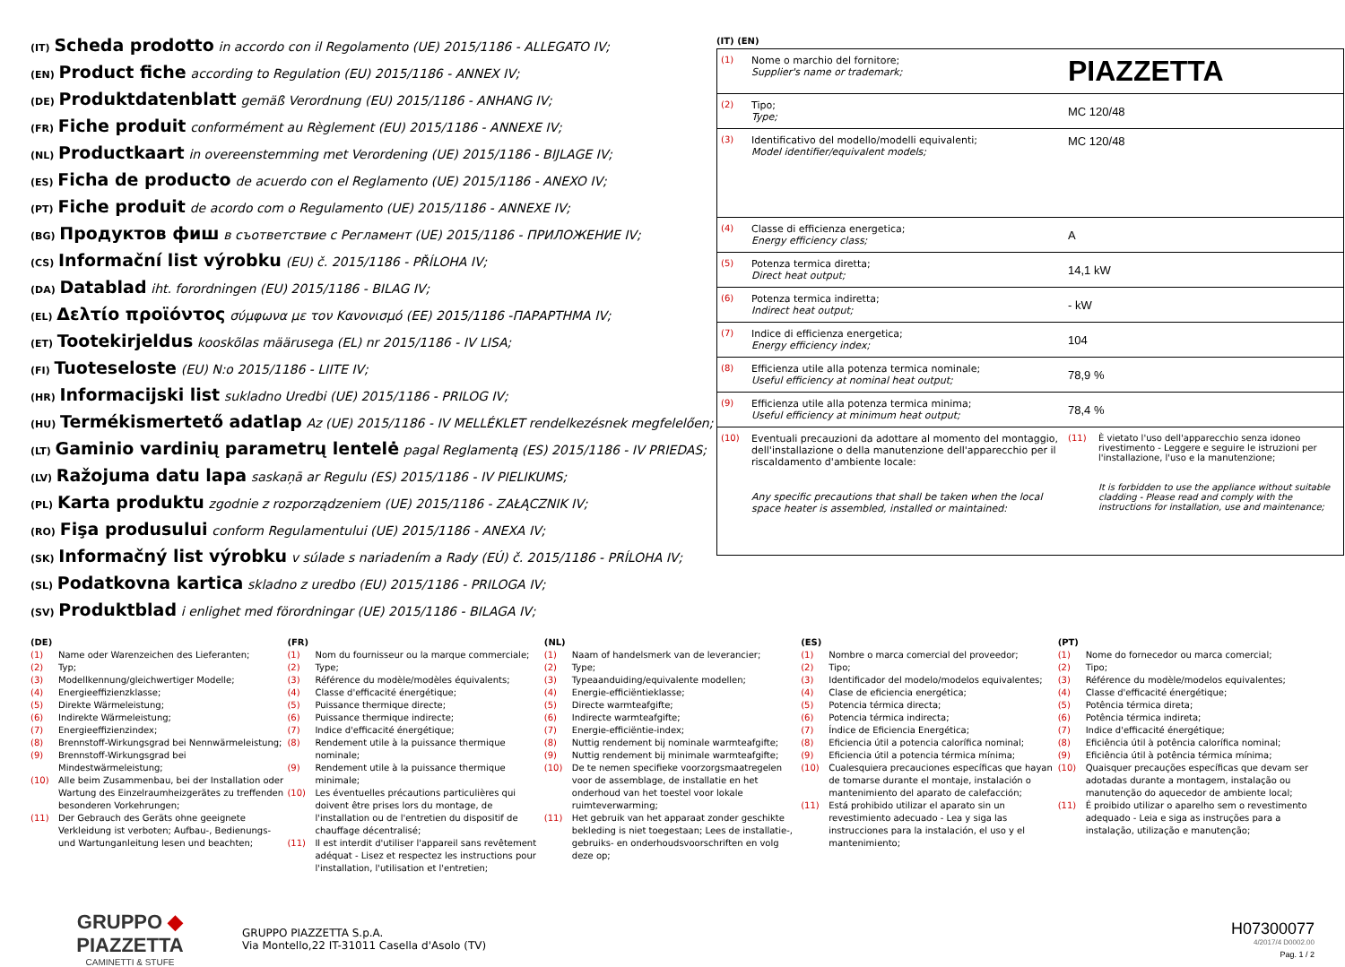(IT) Scheda prodotto in accordo con il Regolamento (UE) 2015/1186 - ALLEGATO IV;
(EN) Product fiche according to Regulation (EU) 2015/1186 - ANNEX IV;
(DE) Produktdatenblatt gemäß Verordnung (EU) 2015/1186 - ANHANG IV;
(FR) Fiche produit conformément au Règlement (EU) 2015/1186 - ANNEXE IV;
(NL) Productkaart in overeenstemming met Verordening (UE) 2015/1186 - BIJLAGE IV;
(ES) Ficha de producto de acuerdo con el Reglamento (UE) 2015/1186 - ANEXO IV;
(PT) Fiche produit de acordo com o Regulamento (UE) 2015/1186 - ANNEXE IV;
(BG) Продуктов фиш в съответствие с Регламент (UE) 2015/1186 - ПРИЛОЖЕНИЕ IV;
(CS) Informační list výrobku (EU) č. 2015/1186 - PŘÍLOHA IV;
(DA) Datablad iht. forordningen (EU) 2015/1186 - BILAG IV;
(EL) Δελτίο προϊόντος σύμφωνα με τον Κανονισμό (ΕΕ) 2015/1186 -ΠΑΡΑΡΤΗΜΑ IV;
(ET) Tootekirjeldus kooskõlas määrusega (EL) nr 2015/1186 - IV LISA;
(FI) Tuoteseloste (EU) N:o 2015/1186 - LIITE IV;
(HR) Informacijski list sukladno Uredbi (UE) 2015/1186 - PRILOG IV;
(HU) Termékismertető adatlap Az (UE) 2015/1186 - IV MELLÉKLET rendelkezésnek megfelelően;
(LT) Gaminio vardinių parametrų lentelė pagal Reglamentą (ES) 2015/1186 - IV PRIEDAS;
(LV) Ražojuma datu lapa saskaņā ar Regulu (ES) 2015/1186 - IV PIELIKUMS;
(PL) Karta produktu zgodnie z rozporządzeniem (UE) 2015/1186 - ZAŁĄCZNIK IV;
(RO) Fişa produsului conform Regulamentului (UE) 2015/1186 - ANEXA IV;
(SK) Informačný list výrobku v súlade s nariadením a Rady (EÚ) č. 2015/1186 - PRÍLOHA IV;
(SL) Podatkovna kartica skladno z uredbo (EU) 2015/1186 - PRILOGA IV;
(SV) Produktblad i enlighet med förordningar (UE) 2015/1186 - BILAGA IV;
(IT) (EN)
| (1) | Nome o marchio del fornitore; Supplier's name or trademark; | PIAZZETTA | |
| (2) | Tipo; Type; | MC 120/48 | |
| (3) | Identificativo del modello/modelli equivalenti; Model identifier/equivalent models; | MC 120/48 | |
| (4) | Classe di efficienza energetica; Energy efficiency class; | A | |
| (5) | Potenza termica diretta; Direct heat output; | 14,1 kW | |
| (6) | Potenza termica indiretta; Indirect heat output; | - kW | |
| (7) | Indice di efficienza energetica; Energy efficiency index; | 104 | |
| (8) | Efficienza utile alla potenza termica nominale; Useful efficiency at nominal heat output; | 78,9 % | |
| (9) | Efficienza utile alla potenza termica minima; Useful efficiency at minimum heat output; | 78,4 % | |
| (10) | Eventuali precauzioni da adottare al momento del montaggio, dell'installazione o della manutenzione dell'apparecchio per il riscaldamento d'ambiente locale: Any specific precautions that shall be taken when the local space heater is assembled, installed or maintained: | (11) | È vietato l'uso dell'apparecchio senza idoneo rivestimento - Leggere e seguire le istruzioni per l'installazione, l'uso e la manutenzione; It is forbidden to use the appliance without suitable cladding - Please read and comply with the instructions for installation, use and maintenance; |
(DE)
| (1) | Name oder Warenzeichen des Lieferanten; |
| (2) | Typ; |
| (3) | Modellkennung/gleichwertiger Modelle; |
| (4) | Energieeffizienzklasse; |
| (5) | Direkte Wärmeleistung; |
| (6) | Indirekte Wärmeleistung; |
| (7) | Energieeffizienzindex; |
| (8) | Brennstoff-Wirkungsgrad bei Nennwärmeleistung; |
| (9) | Brennstoff-Wirkungsgrad bei Mindestwärmeleistung; |
| (10) | Alle beim Zusammenbau, bei der Installation oder Wartung des Einzelraumheizgerätes zu treffenden besonderen Vorkehrungen; |
| (11) | Der Gebrauch des Geräts ohne geeignete Verkleidung ist verboten; Aufbau-, Bedienungs- und Wartunganleitung lesen und beachten; |
(FR)
| (1) | Nom du fournisseur ou la marque commerciale; |
| (2) | Type; |
| (3) | Référence du modèle/modèles équivalents; |
| (4) | Classe d'efficacité énergétique; |
| (5) | Puissance thermique directe; |
| (6) | Puissance thermique indirecte; |
| (7) | Indice d'efficacité énergétique; |
| (8) | Rendement utile à la puissance thermique nominale; |
| (9) | Rendement utile à la puissance thermique minimale; |
| (10) | Les éventuelles précautions particulières qui doivent être prises lors du montage, de l'installation ou de l'entretien du dispositif de chauffage décentralisé; |
| (11) | Il est interdit d'utiliser l'appareil sans revêtement adéquat - Lisez et respectez les instructions pour l'installation, l'utilisation et l'entretien; |
(NL)
| (1) | Naam of handelsmerk van de leverancier; |
| (2) | Type; |
| (3) | Typeaanduiding/equivalente modellen; |
| (4) | Energie-efficiëntieklasse; |
| (5) | Directe warmteafgifte; |
| (6) | Indirecte warmteafgifte; |
| (7) | Energie-efficiëntie-index; |
| (8) | Nuttig rendement bij nominale warmteafgifte; |
| (9) | Nuttig rendement bij minimale warmteafgifte; |
| (10) | De te nemen specifieke voorzorgsmaatregelen voor de assemblage, de installatie en het onderhoud van het toestel voor lokale ruimteverwarming; |
| (11) | Het gebruik van het apparaat zonder geschikte bekleding is niet toegestaan; Lees de installatie-, gebruiks- en onderhoudsvoorschriften en volg deze op; |
(ES)
| (1) | Nombre o marca comercial del proveedor; |
| (2) | Tipo; |
| (3) | Identificador del modelo/modelos equivalentes; |
| (4) | Clase de eficiencia energética; |
| (5) | Potencia térmica directa; |
| (6) | Potencia térmica indirecta; |
| (7) | Índice de Eficiencia Energética; |
| (8) | Eficiencia útil a potencia calorífica nominal; |
| (9) | Eficiencia útil a potencia térmica mínima; |
| (10) | Cualesquiera precauciones específicas que hayan de tomarse durante el montaje, instalación o mantenimiento del aparato de calefacción; |
| (11) | Está prohibido utilizar el aparato sin un revestimiento adecuado - Lea y siga las instrucciones para la instalación, el uso y el mantenimiento; |
(PT)
| (1) | Nome do fornecedor ou marca comercial; |
| (2) | Tipo; |
| (3) | Référence du modèle/modelos equivalentes; |
| (4) | Classe d'efficacité énergétique; |
| (5) | Potência térmica direta; |
| (6) | Potência térmica indireta; |
| (7) | Indice d'efficacité énergétique; |
| (8) | Eficiência útil à potência calorífica nominal; |
| (9) | Eficiência útil à potência térmica mínima; |
| (10) | Quaisquer precauções específicas que devam ser adotadas durante a montagem, instalação ou manutenção do aquecedor de ambiente local; |
| (11) | É proibido utilizar o aparelho sem o revestimento adequado - Leia e siga as instruções para a instalação, utilização e manutenção; |
GRUPPO ◆ PIAZZETTA
CAMINETTI & STUFE
GRUPPO PIAZZETTA S.p.A.
Via Montello,22 IT-31011 Casella d'Asolo (TV)
H07300077
4/2017/4 D0002.00
Pag. 1 / 2